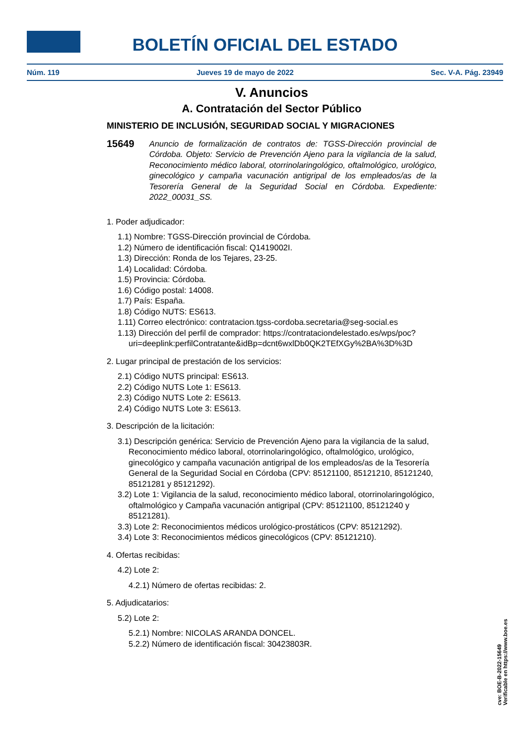BOLETÍN OFICIAL DEL ESTADO
Núm. 119 Jueves 19 de mayo de 2022 Sec. V-A. Pág. 23949
V. Anuncios
A. Contratación del Sector Público
MINISTERIO DE INCLUSIÓN, SEGURIDAD SOCIAL Y MIGRACIONES
15649 Anuncio de formalización de contratos de: TGSS-Dirección provincial de Córdoba. Objeto: Servicio de Prevención Ajeno para la vigilancia de la salud, Reconocimiento médico laboral, otorrinolaringológico, oftalmológico, urológico, ginecológico y campaña vacunación antigripal de los empleados/as de la Tesorería General de la Seguridad Social en Córdoba. Expediente: 2022_00031_SS.
1. Poder adjudicador:
1.1) Nombre: TGSS-Dirección provincial de Córdoba.
1.2) Número de identificación fiscal: Q1419002I.
1.3) Dirección: Ronda de los Tejares, 23-25.
1.4) Localidad: Córdoba.
1.5) Provincia: Córdoba.
1.6) Código postal: 14008.
1.7) País: España.
1.8) Código NUTS: ES613.
1.11) Correo electrónico: contratacion.tgss-cordoba.secretaria@seg-social.es
1.13) Dirección del perfil de comprador: https://contrataciondelestado.es/wps/poc?uri=deeplink:perfilContratante&idBp=dcnt6wxlDb0QK2TEfXGy%2BA%3D%3D
2. Lugar principal de prestación de los servicios:
2.1) Código NUTS principal: ES613.
2.2) Código NUTS Lote 1: ES613.
2.3) Código NUTS Lote 2: ES613.
2.4) Código NUTS Lote 3: ES613.
3. Descripción de la licitación:
3.1) Descripción genérica: Servicio de Prevención Ajeno para la vigilancia de la salud, Reconocimiento médico laboral, otorrinolaringológico, oftalmológico, urológico, ginecológico y campaña vacunación antigripal de los empleados/as de la Tesorería General de la Seguridad Social en Córdoba (CPV: 85121100, 85121210, 85121240, 85121281 y 85121292).
3.2) Lote 1: Vigilancia de la salud, reconocimiento médico laboral, otorrinolaringológico, oftalmológico y Campaña vacunación antigripal (CPV: 85121100, 85121240 y 85121281).
3.3) Lote 2: Reconocimientos médicos urológico-prostáticos (CPV: 85121292).
3.4) Lote 3: Reconocimientos médicos ginecológicos (CPV: 85121210).
4. Ofertas recibidas:
4.2) Lote 2:
4.2.1) Número de ofertas recibidas: 2.
5. Adjudicatarios:
5.2) Lote 2:
5.2.1) Nombre: NICOLAS ARANDA DONCEL.
5.2.2) Número de identificación fiscal: 30423803R.
cve: BOE-B-2022-15649
Verificable en https://www.boe.es